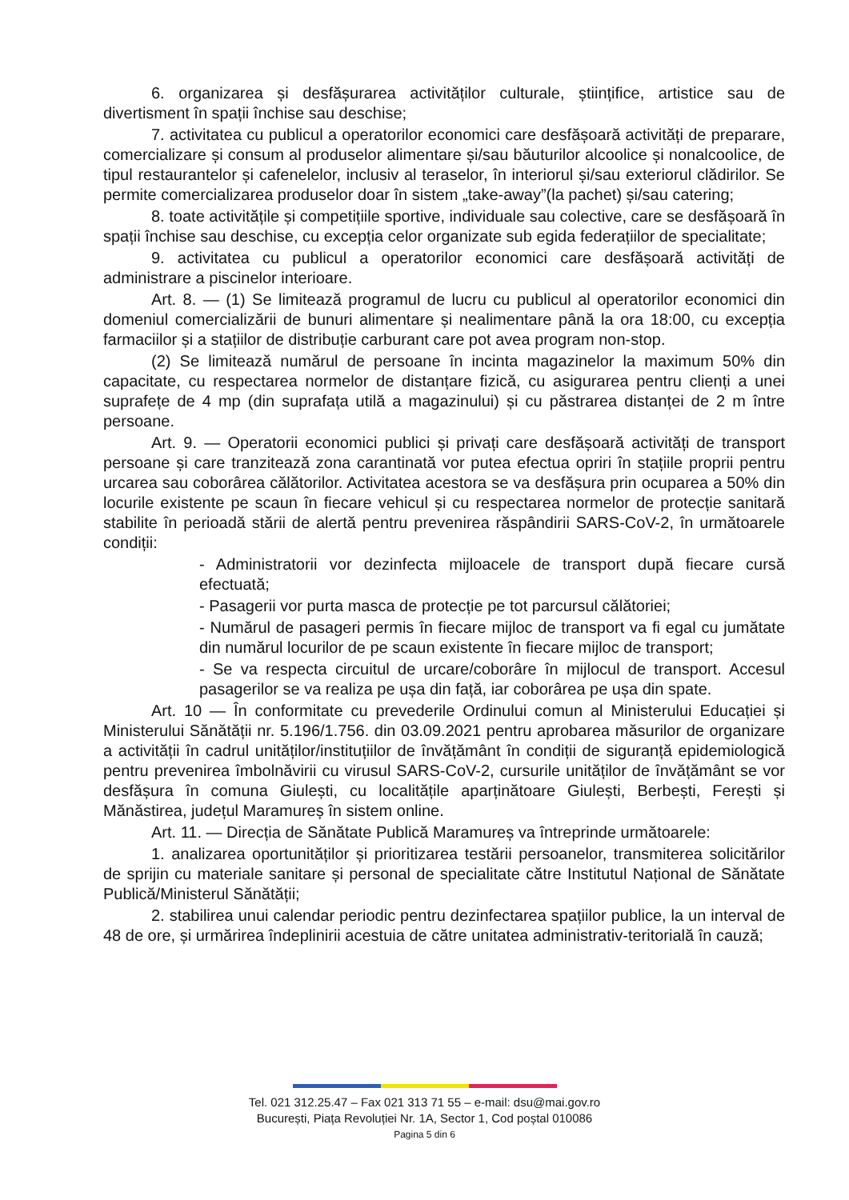6. organizarea și desfășurarea activităților culturale, științifice, artistice sau de divertisment în spații închise sau deschise;
7. activitatea cu publicul a operatorilor economici care desfășoară activități de preparare, comercializare și consum al produselor alimentare și/sau băuturilor alcoolice și nonalcoolice, de tipul restaurantelor și cafenelelor, inclusiv al teraselor, în interiorul și/sau exteriorul clădirilor. Se permite comercializarea produselor doar în sistem „take-away”(la pachet) și/sau catering;
8. toate activitățile și competițiile sportive, individuale sau colective, care se desfășoară în spații închise sau deschise, cu excepția celor organizate sub egida federațiilor de specialitate;
9. activitatea cu publicul a operatorilor economici care desfășoară activități de administrare a piscinelor interioare.
Art. 8. — (1) Se limitează programul de lucru cu publicul al operatorilor economici din domeniul comercializării de bunuri alimentare și nealimentare până la ora 18:00, cu excepția farmaciilor și a stațiilor de distribuție carburant care pot avea program non-stop.
(2) Se limitează numărul de persoane în incinta magazinelor la maximum 50% din capacitate, cu respectarea normelor de distanțare fizică, cu asigurarea pentru clienți a unei suprafețe de 4 mp (din suprafața utilă a magazinului) și cu păstrarea distanței de 2 m între persoane.
Art. 9. — Operatorii economici publici și privați care desfășoară activități de transport persoane și care tranzitează zona carantinată vor putea efectua opriri în stațiile proprii pentru urcarea sau coborârea călătorilor. Activitatea acestora se va desfășura prin ocuparea a 50% din locurile existente pe scaun în fiecare vehicul și cu respectarea normelor de protecție sanitară stabilite în perioadă stării de alertă pentru prevenirea răspândirii SARS-CoV-2, în următoarele condiții:
- Administratorii vor dezinfecta mijloacele de transport după fiecare cursă efectuată;
- Pasagerii vor purta masca de protecție pe tot parcursul călătoriei;
- Numărul de pasageri permis în fiecare mijloc de transport va fi egal cu jumătate din numărul locurilor de pe scaun existente în fiecare mijloc de transport;
- Se va respecta circuitul de urcare/coborâre în mijlocul de transport. Accesul pasagerilor se va realiza pe ușa din față, iar coborârea pe ușa din spate.
Art. 10 — În conformitate cu prevederile Ordinului comun al Ministerului Educației și Ministerului Sănătății nr. 5.196/1.756. din 03.09.2021 pentru aprobarea măsurilor de organizare a activității în cadrul unităților/instituțiilor de învățământ în condiții de siguranță epidemiologică pentru prevenirea îmbolnăvirii cu virusul SARS-CoV-2, cursurile unităților de învățământ se vor desfășura în comuna Giulești, cu localitățile aparținătoare Giulești, Berbești, Ferești și Mănăstirea, județul Maramureș în sistem online.
Art. 11. — Direcția de Sănătate Publică Maramureș va întreprinde următoarele:
1. analizarea oportunităților și prioritizarea testării persoanelor, transmiterea solicitărilor de sprijin cu materiale sanitare și personal de specialitate către Institutul Național de Sănătate Publică/Ministerul Sănătății;
2. stabilirea unui calendar periodic pentru dezinfectarea spațiilor publice, la un interval de 48 de ore, și urmărirea îndeplinirii acestuia de către unitatea administrativ-teritorială în cauză;
Tel. 021 312.25.47 – Fax 021 313 71 55 – e-mail: dsu@mai.gov.ro
București, Piața Revoluției Nr. 1A, Sector 1, Cod poștal 010086
Pagina 5 din 6